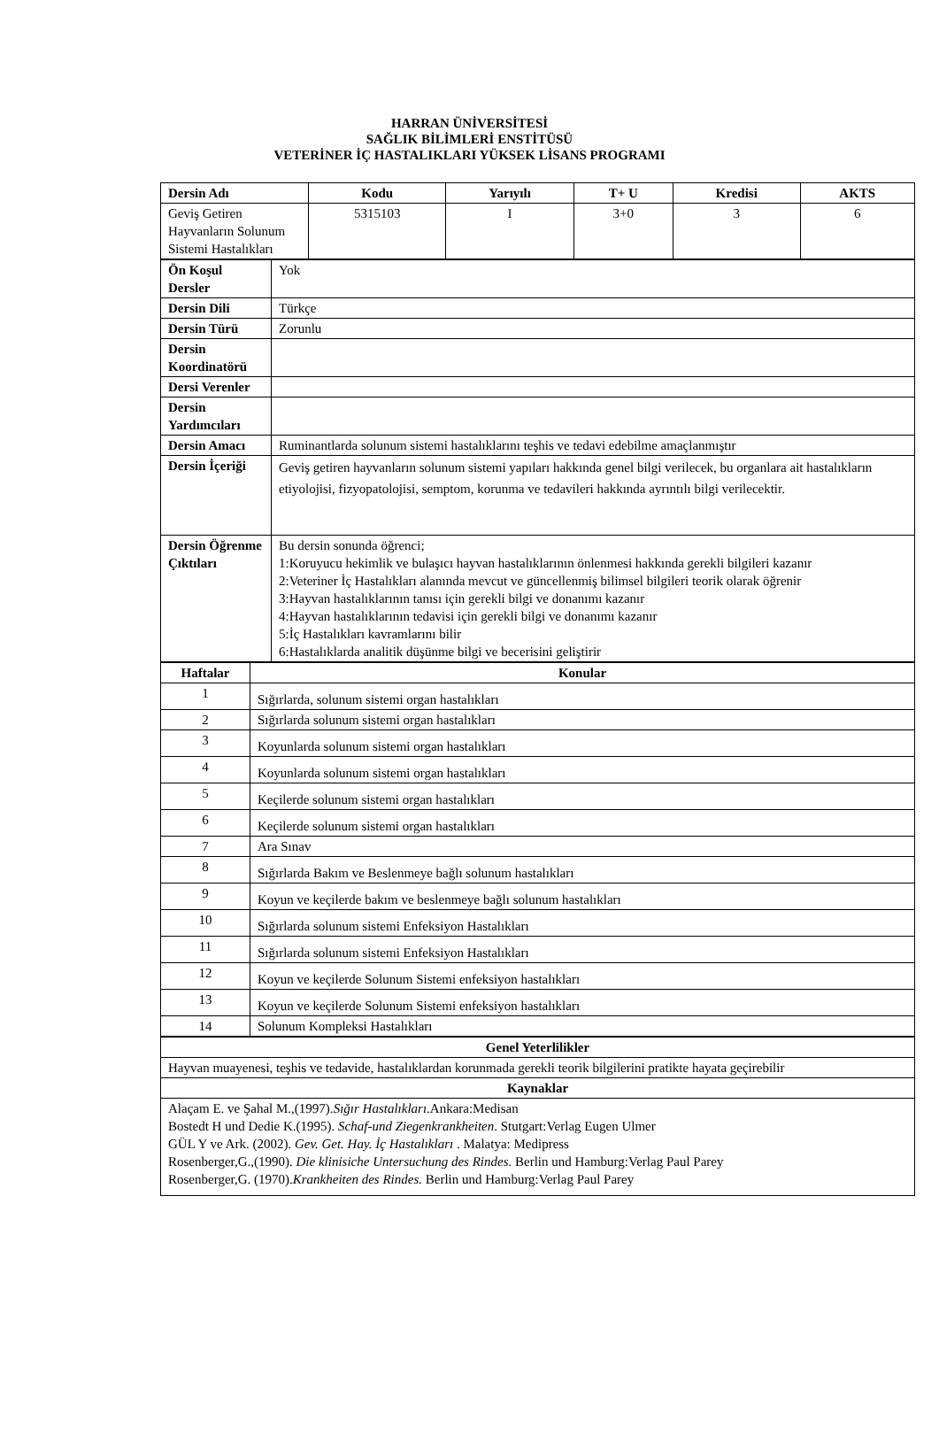HARRAN ÜNİVERSİTESİ
SAĞLIK BİLİMLERİ ENSTİTÜSÜ
VETERİNER İÇ HASTALIKLARI YÜKSEK LİSANS PROGRAMI
| Dersin Adı | Kodu | Yarıyılı | T+ U | Kredisi | AKTS |
| --- | --- | --- | --- | --- | --- |
| Geviş Getiren Hayvanların Solunum Sistemi Hastalıkları | 5315103 | I | 3+0 | 3 | 6 |
| Ön Koşul Dersler | Yok |
| Dersin Dili | Türkçe |
| Dersin Türü | Zorunlu |
| Dersin Koordinatörü | |
| Dersi Verenler | |
| Dersin Yardımcıları | |
| Dersin Amacı | Ruminantlarda solunum sistemi hastalıklarını teşhis ve tedavi edebilme amaçlanmıştır |
| Dersin İçeriği | Geviş getiren hayvanların solunum sistemi yapıları hakkında genel bilgi verilecek, bu organlara ait hastalıkların etiyolojisi, fizyopatolojisi, semptom, korunma ve tedavileri hakkında ayrıntılı bilgi verilecektir. |
| Dersin Öğrenme Çıktıları | Bu dersin sonunda öğrenci; 1:Koruyucu hekimlik ve bulaşıcı hayvan hastalıklarının önlenmesi hakkında gerekli bilgileri kazanır 2:Veteriner İç Hastalıkları alanında mevcut ve güncellenmiş bilimsel bilgileri teorik olarak öğrenir 3:Hayvan hastalıklarının tanısı için gerekli bilgi ve donanımı kazanır 4:Hayvan hastalıklarının tedavisi için gerekli bilgi ve donanımı kazanır 5:İç Hastalıkları kavramlarını bilir 6:Hastalıklarda analitik düşünme bilgi ve becerisini geliştirir |
| Haftalar | Konular |
| --- | --- |
| 1 | Sığırlarda, solunum sistemi organ hastalıkları |
| 2 | Sığırlarda solunum sistemi organ hastalıkları |
| 3 | Koyunlarda solunum sistemi organ hastalıkları |
| 4 | Koyunlarda solunum sistemi organ hastalıkları |
| 5 | Keçilerde solunum sistemi organ hastalıkları |
| 6 | Keçilerde solunum sistemi organ hastalıkları |
| 7 | Ara Sınav |
| 8 | Sığırlarda Bakım ve Beslenmeye bağlı solunum hastalıkları |
| 9 | Koyun ve keçilerde bakım ve beslenmeye bağlı solunum hastalıkları |
| 10 | Sığırlarda solunum sistemi Enfeksiyon Hastalıkları |
| 11 | Sığırlarda solunum sistemi Enfeksiyon Hastalıkları |
| 12 | Koyun ve keçilerde Solunum Sistemi enfeksiyon hastalıkları |
| 13 | Koyun ve keçilerde Solunum Sistemi enfeksiyon hastalıkları |
| 14 | Solunum Kompleksi Hastalıkları |
| Genel Yeterlilikler |
| --- |
| Hayvan muayenesi, teşhis ve tedavide, hastalıklardan korunmada gerekli teorik bilgilerini pratikte hayata geçirebilir |
| Kaynaklar |
| Alaçam E. ve Şahal M.,(1997). Sığır Hastalıkları .Ankara:Medisan Bostedt H und Dedie K.(1995). Schaf-und Ziegenkrankheiten . Stutgart:Verlag Eugen Ulmer GÜL Y ve Ark. (2002). Gev. Get. Hay. İç Hastalıkları . Malatya: Medipress Rosenberger,G.,(1990). Die klinisiche Untersuchung des Rindes . Berlin und Hamburg:Verlag Paul Parey Rosenberger,G. (1970). Krankheiten des Rindes. Berlin und Hamburg:Verlag Paul Parey |